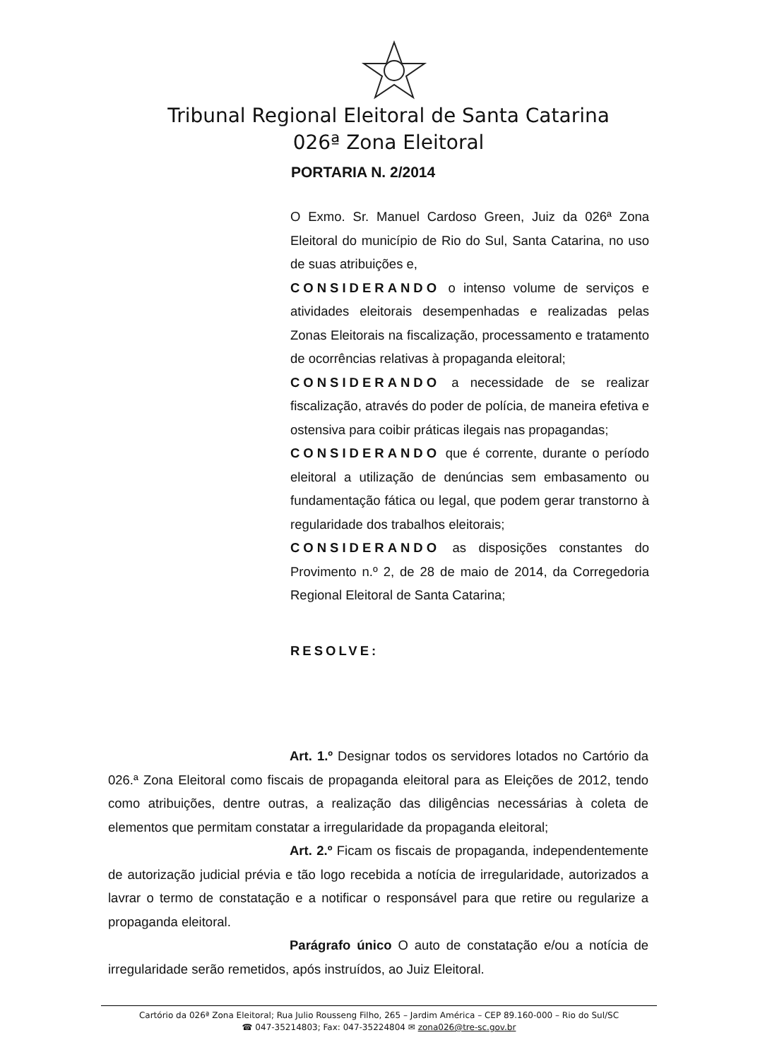Tribunal Regional Eleitoral de Santa Catarina
026ª Zona Eleitoral
PORTARIA N. 2/2014
O Exmo. Sr. Manuel Cardoso Green, Juiz da 026ª Zona Eleitoral do município de Rio do Sul, Santa Catarina, no uso de suas atribuições e,
CONSIDERANDO o intenso volume de serviços e atividades eleitorais desempenhadas e realizadas pelas Zonas Eleitorais na fiscalização, processamento e tratamento de ocorrências relativas à propaganda eleitoral;
CONSIDERANDO a necessidade de se realizar fiscalização, através do poder de polícia, de maneira efetiva e ostensiva para coibir práticas ilegais nas propagandas;
CONSIDERANDO que é corrente, durante o período eleitoral a utilização de denúncias sem embasamento ou fundamentação fática ou legal, que podem gerar transtorno à regularidade dos trabalhos eleitorais;
CONSIDERANDO as disposições constantes do Provimento n.º 2, de 28 de maio de 2014, da Corregedoria Regional Eleitoral de Santa Catarina;
RESOLVE:
Art. 1.º Designar todos os servidores lotados no Cartório da 026.ª Zona Eleitoral como fiscais de propaganda eleitoral para as Eleições de 2012, tendo como atribuições, dentre outras, a realização das diligências necessárias à coleta de elementos que permitam constatar a irregularidade da propaganda eleitoral;
Art. 2.º Ficam os fiscais de propaganda, independentemente de autorização judicial prévia e tão logo recebida a notícia de irregularidade, autorizados a lavrar o termo de constatação e a notificar o responsável para que retire ou regularize a propaganda eleitoral.
Parágrafo único O auto de constatação e/ou a notícia de irregularidade serão remetidos, após instruídos, ao Juiz Eleitoral.
Cartório da 026ª Zona Eleitoral; Rua Julio Rousseng Filho, 265 – Jardim América – CEP 89.160-000 – Rio do Sul/SC
☎ 047-35214803; Fax: 047-35224804 ✉ zona026@tre-sc.gov.br